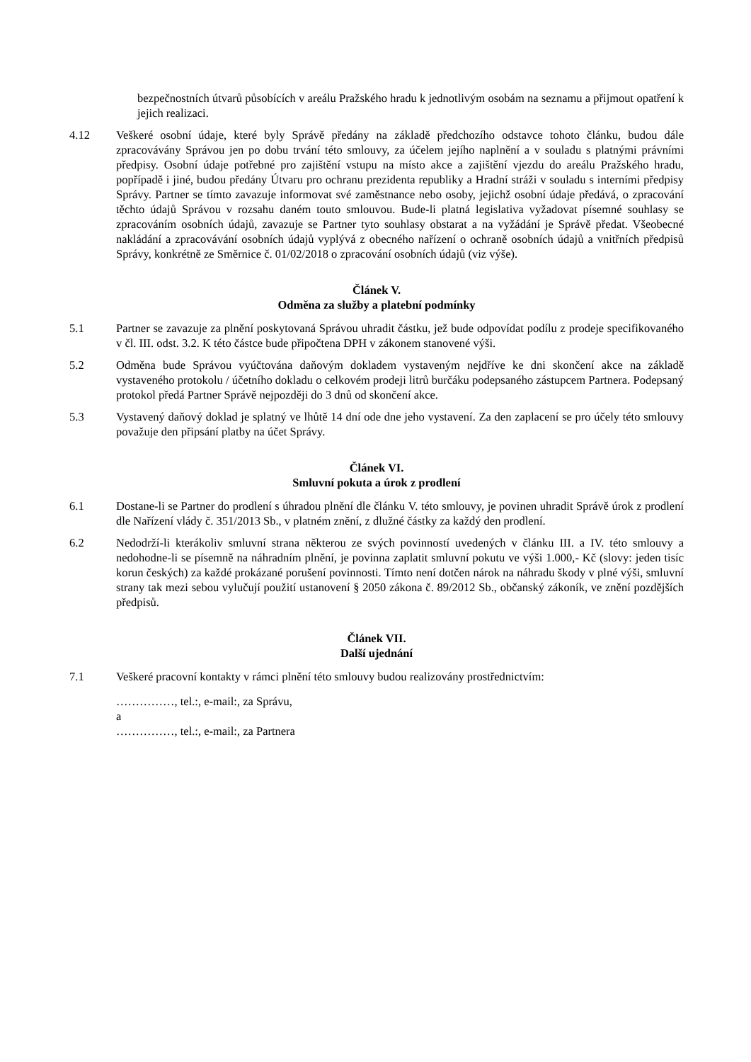bezpečnostních útvarů působících v areálu Pražského hradu k jednotlivým osobám na seznamu a přijmout opatření k jejich realizaci.
4.12 Veškeré osobní údaje, které byly Správě předány na základě předchozího odstavce tohoto článku, budou dále zpracovávány Správou jen po dobu trvání této smlouvy, za účelem jejího naplnění a v souladu s platnými právními předpisy. Osobní údaje potřebné pro zajištění vstupu na místo akce a zajištění vjezdu do areálu Pražského hradu, popřípadě i jiné, budou předány Útvaru pro ochranu prezidenta republiky a Hradní stráži v souladu s interními předpisy Správy. Partner se tímto zavazuje informovat své zaměstnance nebo osoby, jejichž osobní údaje předává, o zpracování těchto údajů Správou v rozsahu daném touto smlouvou. Bude-li platná legislativa vyžadovat písemné souhlasy se zpracováním osobních údajů, zavazuje se Partner tyto souhlasy obstarat a na vyžádání je Správě předat. Všeobecné nakládání a zpracovávání osobních údajů vyplývá z obecného nařízení o ochraně osobních údajů a vnitřních předpisů Správy, konkrétně ze Směrnice č. 01/02/2018 o zpracování osobních údajů (viz výše).
Článek V.
Odměna za služby a platební podmínky
5.1 Partner se zavazuje za plnění poskytovaná Správou uhradit částku, jež bude odpovídat podílu z prodeje specifikovaného v čl. III. odst. 3.2. K této částce bude připočtena DPH v zákonem stanovené výši.
5.2 Odměna bude Správou vyúčtována daňovým dokladem vystaveným nejdříve ke dni skončení akce na základě vystaveného protokolu / účetního dokladu o celkovém prodeji litrů burčáku podepsaného zástupcem Partnera. Podepsaný protokol předá Partner Správě nejpozději do 3 dnů od skončení akce.
5.3 Vystavený daňový doklad je splatný ve lhůtě 14 dní ode dne jeho vystavení. Za den zaplacení se pro účely této smlouvy považuje den připsání platby na účet Správy.
Článek VI.
Smluvní pokuta a úrok z prodlení
6.1 Dostane-li se Partner do prodlení s úhradou plnění dle článku V. této smlouvy, je povinen uhradit Správě úrok z prodlení dle Nařízení vlády č. 351/2013 Sb., v platném znění, z dlužné částky za každý den prodlení.
6.2 Nedodrží-li kterákoliv smluvní strana některou ze svých povinností uvedených v článku III. a IV. této smlouvy a nedohodne-li se písemně na náhradním plnění, je povinna zaplatit smluvní pokutu ve výši 1.000,- Kč (slovy: jeden tisíc korun českých) za každé prokázané porušení povinnosti. Tímto není dotčen nárok na náhradu škody v plné výši, smluvní strany tak mezi sebou vylučují použití ustanovení § 2050 zákona č. 89/2012 Sb., občanský zákoník, ve znění pozdějších předpisů.
Článek VII.
Další ujednání
7.1 Veškeré pracovní kontakty v rámci plnění této smlouvy budou realizovány prostřednictvím:
……………, tel.:, e-mail:, za Správu,
a
……………, tel.:, e-mail:, za Partnera